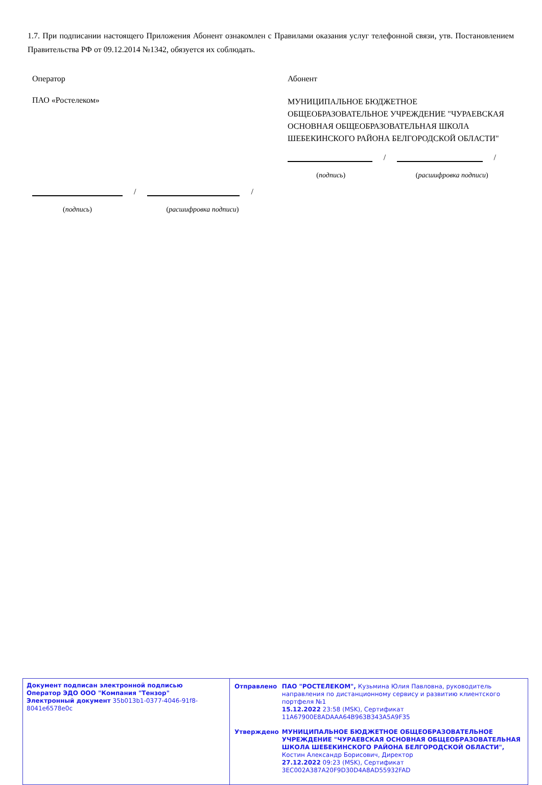1.7. При подписании настоящего Приложения Абонент ознакомлен с Правилами оказания услуг телефонной связи, утв. Постановлением Правительства РФ от 09.12.2014 №1342, обязуется их соблюдать.
Оператор
ПАО «Ростелеком»
/
/
(подпись) (расшифровка подписи)
Абонент
МУНИЦИПАЛЬНОЕ БЮДЖЕТНОЕ ОБЩЕОБРАЗОВАТЕЛЬНОЕ УЧРЕЖДЕНИЕ "ЧУРАЕВСКАЯ ОСНОВНАЯ ОБЩЕОБРАЗОВАТЕЛЬНАЯ ШКОЛА ШЕБЕКИНСКОГО РАЙОНА БЕЛГОРОДСКОЙ ОБЛАСТИ"
/
/
(подпись) (расшифровка подписи)
| Документ подписан электронной подписью Оператор ЭДО ООО "Компания "Тензор" Электронный документ 35b013b1-0377-4046-91f8-8041e6578e0c | / Отправлено / ПАО "РОСТЕЛЕКОМ", Кузьмина Юлия Павловна, руководитель направления по дистанционному сервису и развитию клиентского портфеля №1 15.12.2022 23:58 (MSK), Сертификат 11A67900E8ADAAA64B963B343A5A9F35 / / Утверждено / МУНИЦИПАЛЬНОЕ БЮДЖЕТНОЕ ОБЩЕОБРАЗОВАТЕЛЬНОЕ УЧРЕЖДЕНИЕ "ЧУРАЕВСКАЯ ОСНОВНАЯ ОБЩЕОБРАЗОВАТЕЛЬНАЯ ШКОЛА ШЕБЕКИНСКОГО РАЙОНА БЕЛГОРОДСКОЙ ОБЛАСТИ", Костин Александр Борисович, Директор 27.12.2022 09:23 (MSK), Сертификат 3EC002A387A20F9D30D4A8AD55932FAD / |